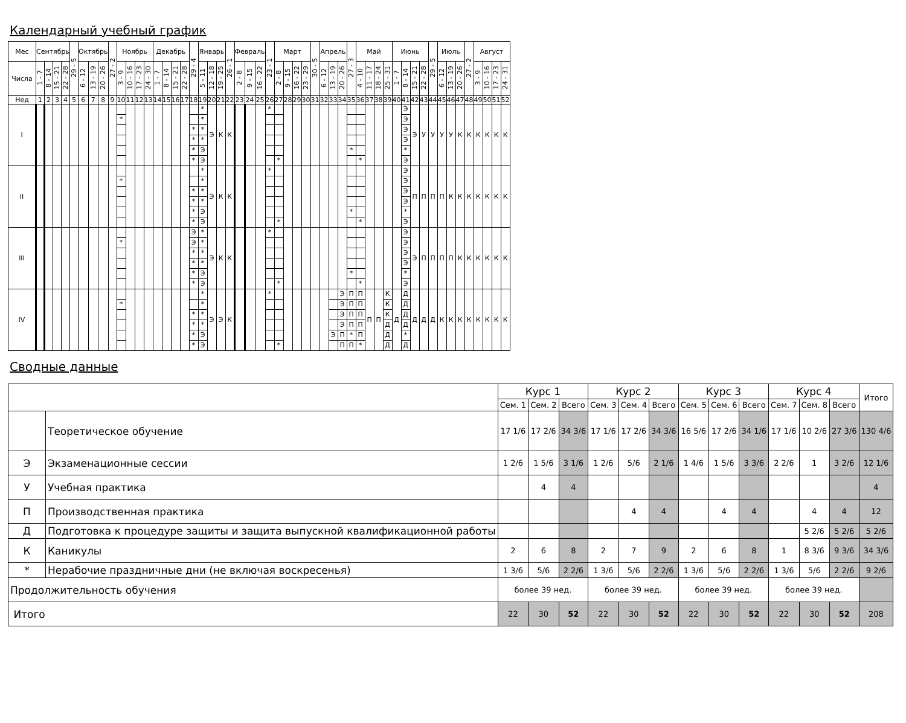Календарный учебный график
| Мес | Сентябрь | | | | 29 - 5 | Октябрь | | | 27 - 2 | Ноябрь | | | | Декабрь | | | | 29 - 4 | Январь | | | 26 - 1 | Февраль | | | 23 - 1 | Март | | | | 30 - 5 | Апрель | | | 27 - 3 | Май | | | | Июнь | | | | 29 - 5 | Июль | | | 27 - 2 | Август | | | |
| --- | --- | --- | --- | --- | --- | --- | --- | --- | --- | --- | --- | --- | --- | --- | --- | --- | --- | --- | --- | --- | --- | --- | --- | --- | --- | --- | --- | --- | --- | --- | --- | --- | --- | --- | --- | --- | --- | --- | --- | --- | --- | --- | --- | --- | --- | --- | --- | --- | --- | --- | --- | --- |
| Числа | 1 - 7 | 8 - 14 | 15 - 21 | 22 - 28 | | 6 - 12 | 13 - 19 | 20 - 26 | | 3 - 9 | 10 - 16 | 17 - 23 | 24 - 30 | 1 - 7 | 8 - 14 | 15 - 21 | 22 - 28 | | 5 - 11 | 12 - 18 | 19 - 25 | | 2 - 8 | 9 - 15 | 16 - 22 | | 2 - 8 | 9 - 15 | 16 - 22 | 23 - 29 | | 6 - 12 | 13 - 19 | 20 - 26 | | 4 - 10 | 11 - 17 | 18 - 24 | 25 - 31 | 1 - 7 | 8 - 14 | 15 - 21 | 22 - 28 | | 6 - 12 | 13 - 19 | 20 - 26 | | 3 - 9 | 10 - 16 | 17 - 23 | 24 - 31 |
| Нед | 1 | 2 | 3 | 4 | 5 | 6 | 7 | 8 | 9 | 10 | 11 | 12 | 13 | 14 | 15 | 16 | 17 | 18 | 19 | 20 | 21 | 22 | 23 | 24 | 25 | 26 | 27 | 28 | 29 | 30 | 31 | 32 | 33 | 34 | 35 | 36 | 37 | 38 | 39 | 40 | 41 | 42 | 43 | 44 | 45 | 46 | 47 | 48 | 49 | 50 | 51 | 52 |
| I | | | | | | | | | | * | | | | | | | | * * * * | * * * * Э Э | Э | К | К | | | | * | * | | | | | | | | * | * | | | | | Э Э Э Э * Э | Э | У | У | У | У | К | К | К | К | К | К |
| II | | | | | | | | | | * | | | | | | | | * * * * | * * * * Э Э | Э | К | К | | | | * | * | | | | | | | | * | * | | | | | Э Э Э Э * Э | П | П | П | П | К | К | К | К | К | К | К |
| III | | | | | | | | | | * | | | | | | | | Э Э * * * * | * * * * Э Э | Э | К | К | | | | * | * | | | | | | | | * | * | | | | | Э Э Э Э * Э | Э | П | П | П | П | К | К | К | К | К | К |
| IV | | | | | | | | | | * | | | | | | | | * * * * | * * * * Э Э | Э | Э | К | | | | * | * | | | | | | Э | Э Э Э Э П П | П П П П * П | П П П П П * | П | П | К К К Д Д Д | Д | Д Д Д Д * Д | Д | Д | Д | К | К | К | К | К | К | К | К |
Сводные данные
| | | Курс 1 | | | Курс 2 | | | Курс 3 | | | Курс 4 | | | Итого |
| | | Сем. 1 | Сем. 2 | Всего | Сем. 3 | Сем. 4 | Всего | Сем. 5 | Сем. 6 | Всего | Сем. 7 | Сем. 8 | Всего | |
| | Теоретическое обучение | 17 1/6 | 17 2/6 | 34 3/6 | 17 1/6 | 17 2/6 | 34 3/6 | 16 5/6 | 17 2/6 | 34 1/6 | 17 1/6 | 10 2/6 | 27 3/6 | 130 4/6 |
| Э | Экзаменационные сессии | 1 2/6 | 1 5/6 | 3 1/6 | 1 2/6 | 5/6 | 2 1/6 | 1 4/6 | 1 5/6 | 3 3/6 | 2 2/6 | 1 | 3 2/6 | 12 1/6 |
| У | Учебная практика | | 4 | 4 | | | | | | | | | | 4 |
| П | Производственная практика | | | | | 4 | 4 | | 4 | 4 | | 4 | 4 | 12 |
| Д | Подготовка к процедуре защиты и защита выпускной квалификационной работы | | | | | | | | | | | 5 2/6 | 5 2/6 | 5 2/6 |
| К | Каникулы | 2 | 6 | 8 | 2 | 7 | 9 | 2 | 6 | 8 | 1 | 8 3/6 | 9 3/6 | 34 3/6 |
| * | Нерабочие праздничные дни (не включая воскресенья) | 1 3/6 | 5/6 | 2 2/6 | 1 3/6 | 5/6 | 2 2/6 | 1 3/6 | 5/6 | 2 2/6 | 1 3/6 | 5/6 | 2 2/6 | 9 2/6 |
| Продолжительность обучения | | более 39 нед. | | | более 39 нед. | | | более 39 нед. | | | более 39 нед. | | | |
| Итого | | 22 | 30 | 52 | 22 | 30 | 52 | 22 | 30 | 52 | 22 | 30 | 52 | 208 |